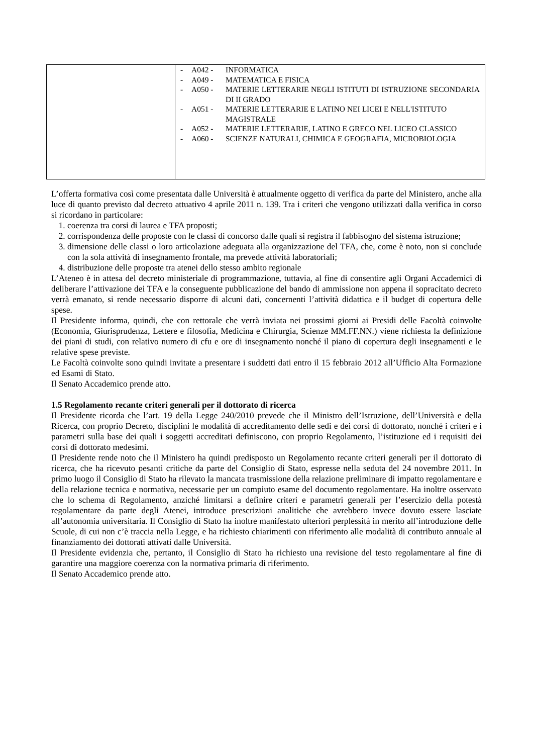| | / - / A042 - / INFORMATICA / / - / A049 - / MATEMATICA E FISICA / / - / A050 - / MATERIE LETTERARIE NEGLI ISTITUTI DI ISTRUZIONE SECONDARIA DI II GRADO / / - / A051 - / MATERIE LETTERARIE E LATINO NEI LICEI E NELL'ISTITUTO MAGISTRALE / / - / A052 - / MATERIE LETTERARIE, LATINO E GRECO NEL LICEO CLASSICO / / - / A060 - / SCIENZE NATURALI, CHIMICA E GEOGRAFIA, MICROBIOLOGIA / |
L’offerta formativa così come presentata dalle Università è attualmente oggetto di verifica da parte del Ministero, anche alla luce di quanto previsto dal decreto attuativo 4 aprile 2011 n. 139. Tra i criteri che vengono utilizzati dalla verifica in corso si ricordano in particolare:
1. coerenza tra corsi di laurea e TFA proposti;
2. corrispondenza delle proposte con le classi di concorso dalle quali si registra il fabbisogno del sistema istruzione;
3. dimensione delle classi o loro articolazione adeguata alla organizzazione del TFA, che, come è noto, non si conclude con la sola attività di insegnamento frontale, ma prevede attività laboratoriali;
4. distribuzione delle proposte tra atenei dello stesso ambito regionale
L’Ateneo è in attesa del decreto ministeriale di programmazione, tuttavia, al fine di consentire agli Organi Accademici di deliberare l’attivazione dei TFA e la conseguente pubblicazione del bando di ammissione non appena il sopracitato decreto verrà emanato, si rende necessario disporre di alcuni dati, concernenti l’attività didattica e il budget di copertura delle spese.
Il Presidente informa, quindi, che con rettorale che verrà inviata nei prossimi giorni ai Presidi delle Facoltà coinvolte (Economia, Giurisprudenza, Lettere e filosofia, Medicina e Chirurgia, Scienze MM.FF.NN.) viene richiesta la definizione dei piani di studi, con relativo numero di cfu e ore di insegnamento nonché il piano di copertura degli insegnamenti e le relative spese previste.
Le Facoltà coinvolte sono quindi invitate a presentare i suddetti dati entro il 15 febbraio 2012 all’Ufficio Alta Formazione ed Esami di Stato.
Il Senato Accademico prende atto.
1.5 Regolamento recante criteri generali per il dottorato di ricerca
Il Presidente ricorda che l’art. 19 della Legge 240/2010 prevede che il Ministro dell’Istruzione, dell’Università e della Ricerca, con proprio Decreto, disciplini le modalità di accreditamento delle sedi e dei corsi di dottorato, nonché i criteri e i parametri sulla base dei quali i soggetti accreditati definiscono, con proprio Regolamento, l’istituzione ed i requisiti dei corsi di dottorato medesimi.
Il Presidente rende noto che il Ministero ha quindi predisposto un Regolamento recante criteri generali per il dottorato di ricerca, che ha ricevuto pesanti critiche da parte del Consiglio di Stato, espresse nella seduta del 24 novembre 2011. In primo luogo il Consiglio di Stato ha rilevato la mancata trasmissione della relazione preliminare di impatto regolamentare e della relazione tecnica e normativa, necessarie per un compiuto esame del documento regolamentare. Ha inoltre osservato che lo schema di Regolamento, anziché limitarsi a definire criteri e parametri generali per l’esercizio della potestà regolamentare da parte degli Atenei, introduce prescrizioni analitiche che avrebbero invece dovuto essere lasciate all’autonomia universitaria. Il Consiglio di Stato ha inoltre manifestato ulteriori perplessità in merito all’introduzione delle Scuole, di cui non c’è traccia nella Legge, e ha richiesto chiarimenti con riferimento alle modalità di contributo annuale al finanziamento dei dottorati attivati dalle Università.
Il Presidente evidenzia che, pertanto, il Consiglio di Stato ha richiesto una revisione del testo regolamentare al fine di garantire una maggiore coerenza con la normativa primaria di riferimento.
Il Senato Accademico prende atto.